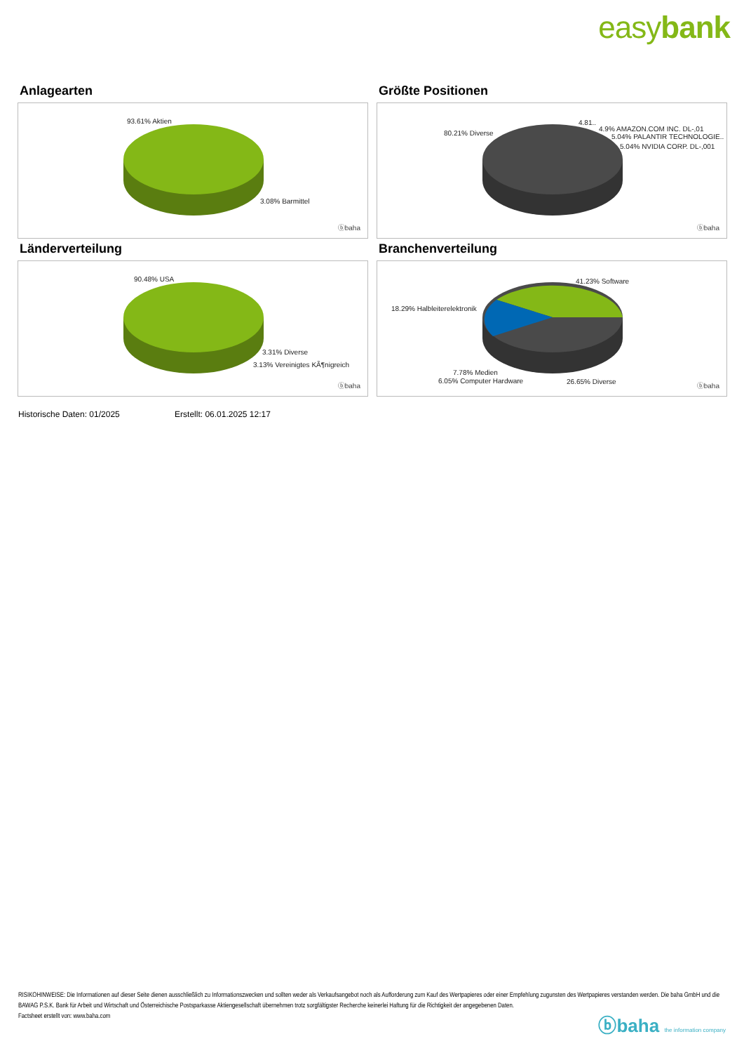easybank
Anlagearten
93.61% Aktien
3.08% Barmittel
ⓑbaha
Größte Positionen
80.21% Diverse
4.81..
4.9% AMAZON.COM INC. DL-,01
5.04% PALANTIR TECHNOLOGIE..
5.04% NVIDIA CORP. DL-,001
ⓑbaha
Länderverteilung
90.48% USA
3.31% Diverse
3.13% Vereinigtes KÃ¶nigreich
ⓑbaha
Branchenverteilung
41.23% Software
18.29% Halbleiterelektronik
7.78% Medien
6.05% Computer Hardware 26.65% Diverse
ⓑbaha
Historische Daten: 01/2025 Erstellt: 06.01.2025 12:17
RISIKOHINWEISE: Die Informationen auf dieser Seite dienen ausschließlich zu Informationszwecken und sollten weder als Verkaufsangebot noch als Aufforderung zum Kauf des Wertpapieres oder einer Empfehlung zugunsten des Wertpapieres verstanden werden. Die baha GmbH und die BAWAG P.S.K. Bank für Arbeit und Wirtschaft und Österreichische Postsparkasse Aktiengesellschaft übernehmen trotz sorgfältigster Recherche keinerlei Haftung für die Richtigkeit der angegebenen Daten.
Factsheet erstellt von: www.baha.com
ⓑbaha the information company